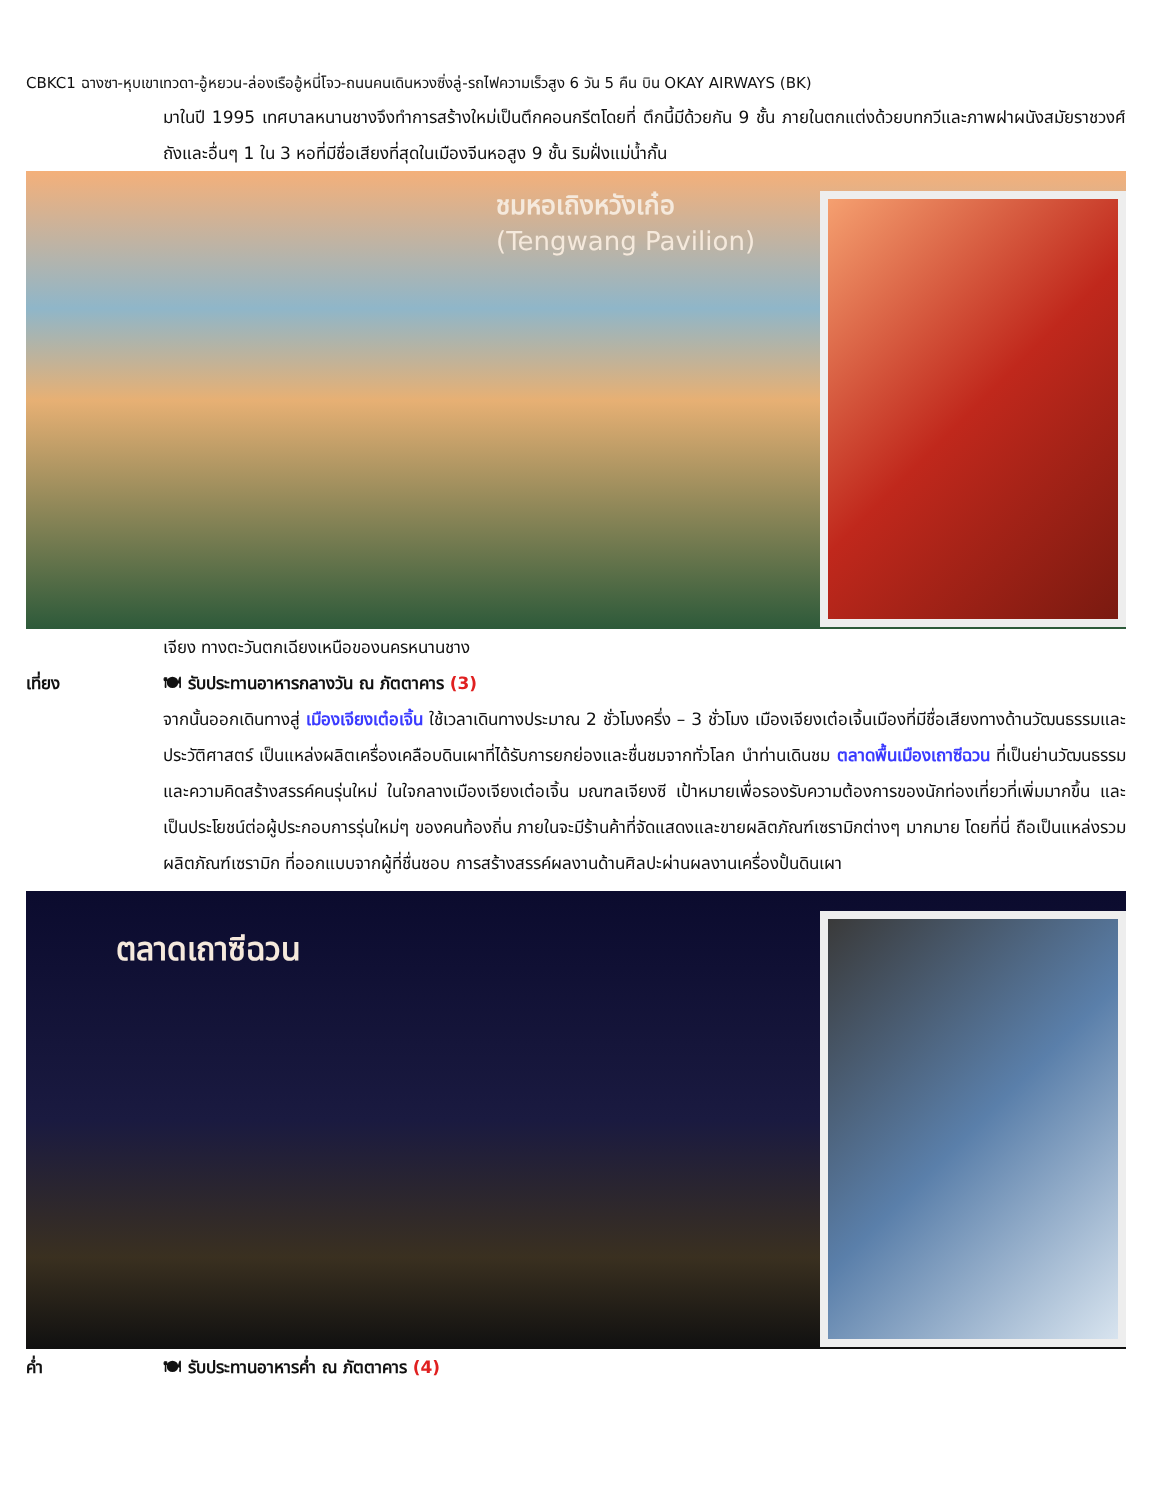CBKC1 ฉางซา-หุบเขาเทวดา-อู้หยวน-ล่องเรืออู้หนี่โจว-ถนนคนเดินหวงซิ่งลู่-รถไฟความเร็วสูง 6 วัน 5 คืน บิน OKAY AIRWAYS (BK)
มาในปี 1995 เทศบาลหนานชางจึงทำการสร้างใหม่เป็นตึกคอนกรีตโดยที่ ตึกนี้มีด้วยกัน 9 ชั้น ภายในตกแต่งด้วยบทกวีและภาพฝาผนังสมัยราชวงศ์ถังและอื่นๆ 1 ใน 3 หอที่มีชื่อเสียงที่สุดในเมืองจีนหอสูง 9 ชั้น ริมฝั่งแม่น้ำกั้น
ชมหอเถิงหวังเก๋อ
(Tengwang Pavilion)
เจียง ทางตะวันตกเฉียงเหนือของนครหนานชาง
เที่ยง 🍽 รับประทานอาหารกลางวัน ณ ภัตตาคาร (3)
จากนั้นออกเดินทางสู่ เมืองเจียงเต๋อเจิ้น ใช้เวลาเดินทางประมาณ 2 ชั่วโมงครึ่ง – 3 ชั่วโมง เมืองเจียงเต๋อเจิ้นเมืองที่มีชื่อเสียงทางด้านวัฒนธรรมและประวัติศาสตร์ เป็นแหล่งผลิตเครื่องเคลือบดินเผาที่ได้รับการยกย่องและชื่นชมจากทั่วโลก นำท่านเดินชม ตลาดพื้นเมืองเถาซีฉวน ที่เป็นย่านวัฒนธรรมและความคิดสร้างสรรค์คนรุ่นใหม่ ในใจกลางเมืองเจียงเต๋อเจิ้น มณฑลเจียงซี เป้าหมายเพื่อรองรับความต้องการของนักท่องเที่ยวที่เพิ่มมากขึ้น และเป็นประโยชน์ต่อผู้ประกอบการรุ่นใหม่ๆ ของคนท้องถิ่น ภายในจะมีร้านค้าที่จัดแสดงและขายผลิตภัณฑ์เซรามิกต่างๆ มากมาย โดยที่นี่ ถือเป็นแหล่งรวมผลิตภัณฑ์เซรามิก ที่ออกแบบจากผู้ที่ชื่นชอบ การสร้างสรรค์ผลงานด้านศิลปะผ่านผลงานเครื่องปั้นดินเผา
ตลาดเถาซีฉวน
ค่ำ 🍽 รับประทานอาหารค่ำ ณ ภัตตาคาร (4)